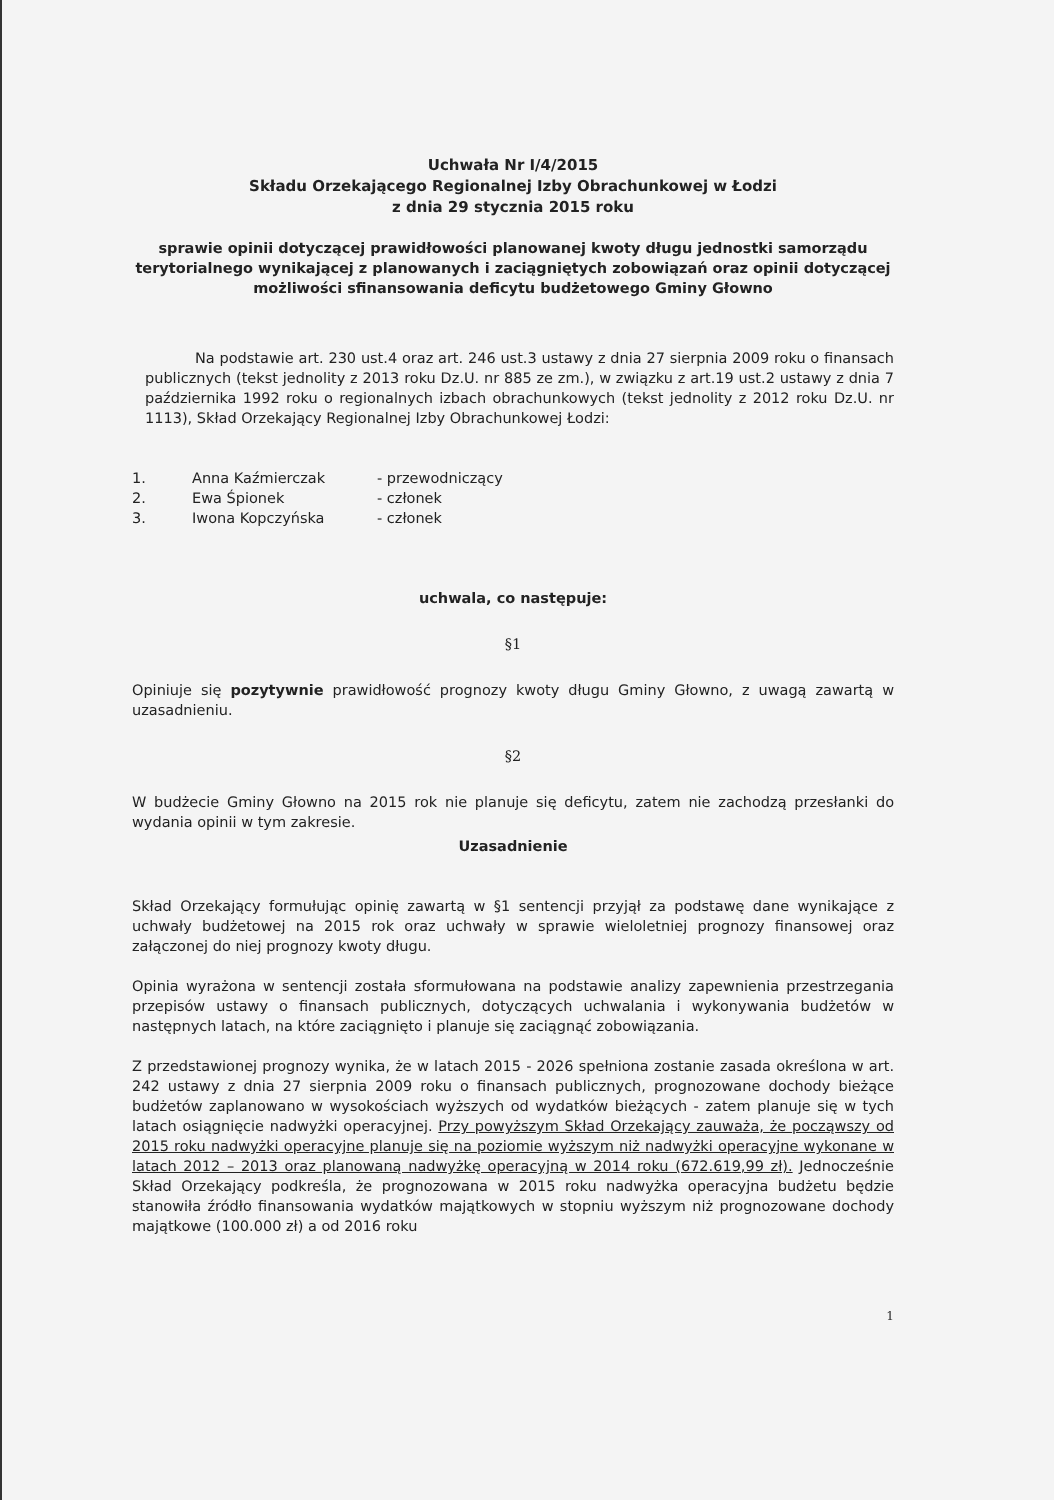Uchwała Nr I/4/2015
Składu Orzekającego Regionalnej Izby Obrachunkowej w Łodzi
z dnia 29 stycznia 2015 roku
sprawie opinii dotyczącej prawidłowości planowanej kwoty długu jednostki samorządu terytorialnego wynikającej z planowanych i zaciągniętych zobowiązań oraz opinii dotyczącej możliwości sfinansowania deficytu budżetowego Gminy Głowno
Na podstawie art. 230 ust.4 oraz art. 246 ust.3 ustawy z dnia 27 sierpnia 2009 roku o finansach publicznych (tekst jednolity z 2013 roku Dz.U. nr 885 ze zm.), w związku z art.19 ust.2 ustawy z dnia 7 października 1992 roku o regionalnych izbach obrachunkowych (tekst jednolity z 2012 roku Dz.U. nr 1113), Skład Orzekający Regionalnej Izby Obrachunkowej Łodzi:
| 1. | Anna Kaźmierczak | - przewodniczący |
| 2. | Ewa Śpionek | - członek |
| 3. | Iwona Kopczyńska | - członek |
uchwala, co następuje:
§1
Opiniuje się pozytywnie prawidłowość prognozy kwoty długu Gminy Głowno, z uwagą zawartą w uzasadnieniu.
§2
W budżecie Gminy Głowno na 2015 rok nie planuje się deficytu, zatem nie zachodzą przesłanki do wydania opinii w tym zakresie.
Uzasadnienie
Skład Orzekający formułując opinię zawartą w §1 sentencji przyjął za podstawę dane wynikające z uchwały budżetowej na 2015 rok oraz uchwały w sprawie wieloletniej prognozy finansowej oraz załączonej do niej prognozy kwoty długu.
Opinia wyrażona w sentencji została sformułowana na podstawie analizy zapewnienia przestrzegania przepisów ustawy o finansach publicznych, dotyczących uchwalania i wykonywania budżetów w następnych latach, na które zaciągnięto i planuje się zaciągnąć zobowiązania.
Z przedstawionej prognozy wynika, że w latach 2015 - 2026 spełniona zostanie zasada określona w art. 242 ustawy z dnia 27 sierpnia 2009 roku o finansach publicznych, prognozowane dochody bieżące budżetów zaplanowano w wysokościach wyższych od wydatków bieżących - zatem planuje się w tych latach osiągnięcie nadwyżki operacyjnej. Przy powyższym Skład Orzekający zauważa, że począwszy od 2015 roku nadwyżki operacyjne planuje się na poziomie wyższym niż nadwyżki operacyjne wykonane w latach 2012 – 2013 oraz planowaną nadwyżkę operacyjną w 2014 roku (672.619,99 zł). Jednocześnie Skład Orzekający podkreśla, że prognozowana w 2015 roku nadwyżka operacyjna budżetu będzie stanowiła źródło finansowania wydatków majątkowych w stopniu wyższym niż prognozowane dochody majątkowe (100.000 zł) a od 2016 roku
1